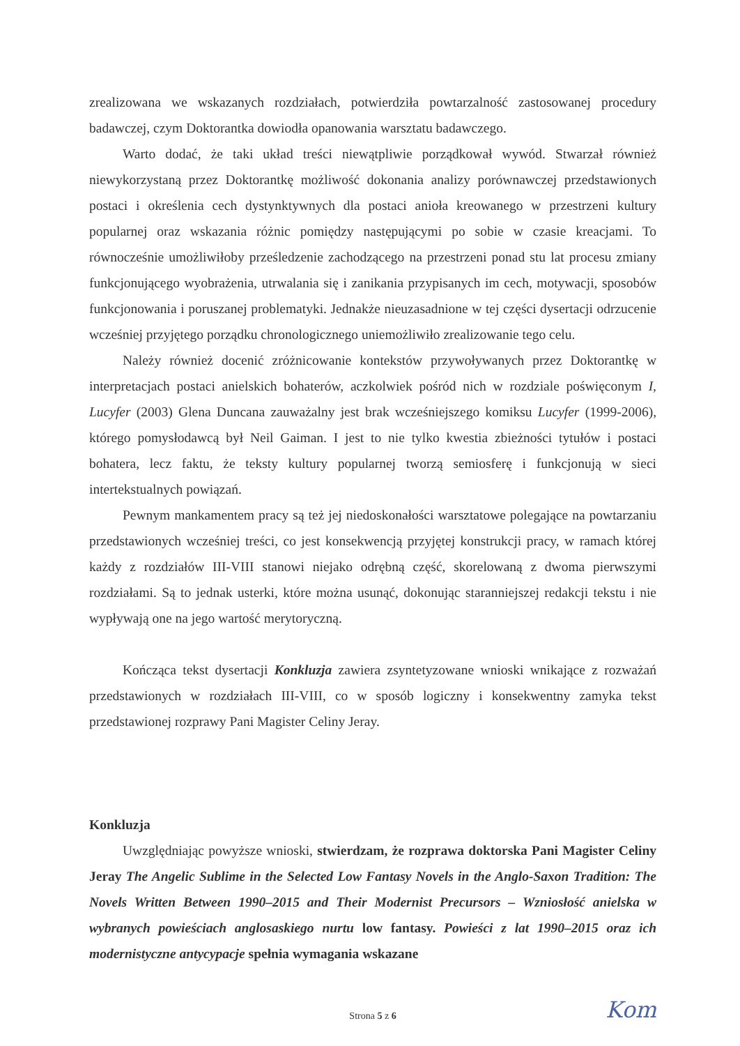zrealizowana we wskazanych rozdziałach, potwierdziła powtarzalność zastosowanej procedury badawczej, czym Doktorantka dowiodła opanowania warsztatu badawczego.
Warto dodać, że taki układ treści niewątpliwie porządkował wywód. Stwarzał również niewykorzystaną przez Doktorantkę możliwość dokonania analizy porównawczej przedstawionych postaci i określenia cech dystynktywnych dla postaci anioła kreowanego w przestrzeni kultury popularnej oraz wskazania różnic pomiędzy następującymi po sobie w czasie kreacjami. To równocześnie umożliwiłoby prześledzenie zachodzącego na przestrzeni ponad stu lat procesu zmiany funkcjonującego wyobrażenia, utrwalania się i zanikania przypisanych im cech, motywacji, sposobów funkcjonowania i poruszanej problematyki. Jednakże nieuzasadnione w tej części dysertacji odrzucenie wcześniej przyjętego porządku chronologicznego uniemożliwiło zrealizowanie tego celu.
Należy również docenić zróżnicowanie kontekstów przywoływanych przez Doktorantkę w interpretacjach postaci anielskich bohaterów, aczkolwiek pośród nich w rozdziale poświęconym I, Lucyfer (2003) Glena Duncana zauważalny jest brak wcześniejszego komiksu Lucyfer (1999-2006), którego pomysłodawcą był Neil Gaiman. I jest to nie tylko kwestia zbieżności tytułów i postaci bohatera, lecz faktu, że teksty kultury popularnej tworzą semiosferę i funkcjonują w sieci intertekstualnych powiązań.
Pewnym mankamentem pracy są też jej niedoskonałości warsztatowe polegające na powtarzaniu przedstawionych wcześniej treści, co jest konsekwencją przyjętej konstrukcji pracy, w ramach której każdy z rozdziałów III-VIII stanowi niejako odrębną część, skorelowaną z dwoma pierwszymi rozdziałami. Są to jednak usterki, które można usunąć, dokonując staranniejszej redakcji tekstu i nie wypływają one na jego wartość merytoryczną.
Kończąca tekst dysertacji Konkluzja zawiera zsyntetyzowane wnioski wnikające z rozważań przedstawionych w rozdziałach III-VIII, co w sposób logiczny i konsekwentny zamyka tekst przedstawionej rozprawy Pani Magister Celiny Jeray.
Konkluzja
Uwzględniając powyższe wnioski, stwierdzam, że rozprawa doktorska Pani Magister Celiny Jeray The Angelic Sublime in the Selected Low Fantasy Novels in the Anglo-Saxon Tradition: The Novels Written Between 1990–2015 and Their Modernist Precursors – Wzniosłość anielska w wybranych powieściach anglosaskiego nurtu low fantasy. Powieści z lat 1990–2015 oraz ich modernistyczne antycypacje spełnia wymagania wskazane
Strona 5 z 6 Kom